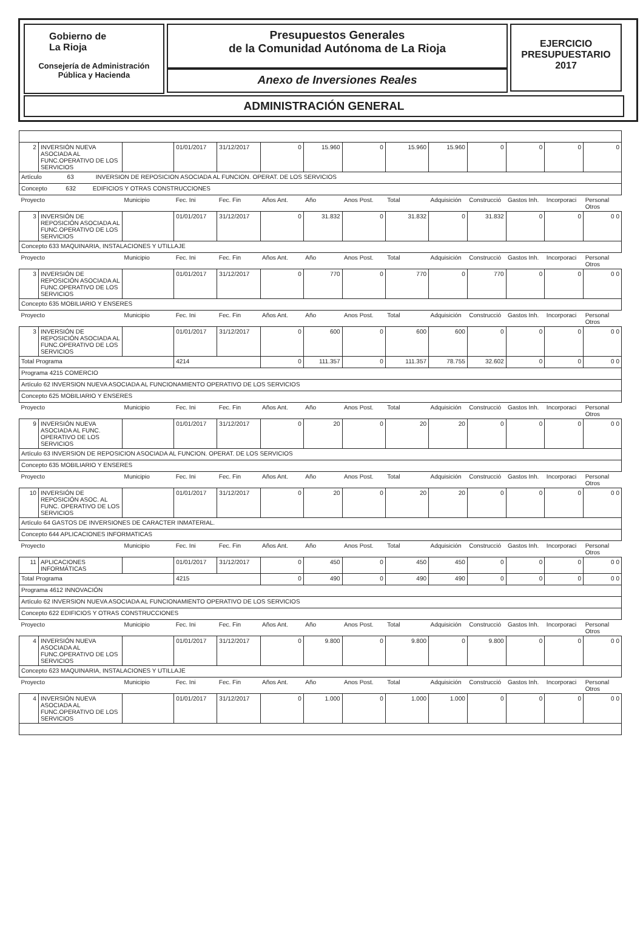Gobierno de
La Rioja
Consejería de Administración
Pública y Hacienda
Presupuestos Generales
de la Comunidad Autónoma de La Rioja
Anexo de Inversiones Reales
EJERCICIO
PRESUPUESTARIO
2017
ADMINISTRACIÓN GENERAL
| 2 | INVERSIÓN NUEVA ASOCIADA AL FUNC.OPERATIVO DE LOS SERVICIOS | | 01/01/2017 | 31/12/2017 | 0 | 15.960 | 0 | 15.960 | 15.960 | 0 | 0 | 0 | 0 |
| Artículo 63 INVERSION DE REPOSICION ASOCIADA AL FUNCION. OPERAT. DE LOS SERVICIOS | | | | | | | | | | | | | |
| Concepto 632 EDIFICIOS Y OTRAS CONSTRUCCIONES | | | | | | | | | | | | | |
| Proyecto | | Municipio | Fec. Ini | Fec. Fin | Años Ant. | Año | Anos Post. | Total | Adquisición | Construcció | Gastos Inh. | Incorporaci | Personal Otros |
| 3 | INVERSIÓN DE REPOSICIÓN ASOCIADA AL FUNC.OPERATIVO DE LOS SERVICIOS | | 01/01/2017 | 31/12/2017 | 0 | 31.832 | 0 | 31.832 | 0 | 31.832 | 0 | 0 | 0 0 |
| Concepto 633 MAQUINARIA, INSTALACIONES Y UTILLAJE | | | | | | | | | | | | | |
| Proyecto | | Municipio | Fec. Ini | Fec. Fin | Años Ant. | Año | Anos Post. | Total | Adquisición | Construcció | Gastos Inh. | Incorporaci | Personal Otros |
| 3 | INVERSIÓN DE REPOSICIÓN ASOCIADA AL FUNC.OPERATIVO DE LOS SERVICIOS | | 01/01/2017 | 31/12/2017 | 0 | 770 | 0 | 770 | 0 | 770 | 0 | 0 | 0 0 |
| Concepto 635 MOBILIARIO Y ENSERES | | | | | | | | | | | | | |
| Proyecto | | Municipio | Fec. Ini | Fec. Fin | Años Ant. | Año | Anos Post. | Total | Adquisición | Construcció | Gastos Inh. | Incorporaci | Personal Otros |
| 3 | INVERSIÓN DE REPOSICIÓN ASOCIADA AL FUNC.OPERATIVO DE LOS SERVICIOS | | 01/01/2017 | 31/12/2017 | 0 | 600 | 0 | 600 | 600 | 0 | 0 | 0 | 0 0 |
| Total Programa | | | 4214 | | 0 | 111.357 | 0 | 111.357 | 78.755 | 32.602 | 0 | 0 | 0 0 |
| Programa 4215 COMERCIO | | | | | | | | | | | | | |
| Artículo 62 INVERSION NUEVA ASOCIADA AL FUNCIONAMIENTO OPERATIVO DE LOS SERVICIOS | | | | | | | | | | | | | |
| Concepto 625 MOBILIARIO Y ENSERES | | | | | | | | | | | | | |
| Proyecto | | Municipio | Fec. Ini | Fec. Fin | Años Ant. | Año | Anos Post. | Total | Adquisición | Construcció | Gastos Inh. | Incorporaci | Personal Otros |
| 9 | INVERSIÓN NUEVA ASOCIADA AL FUNC. OPERATIVO DE LOS SERVICIOS | | 01/01/2017 | 31/12/2017 | 0 | 20 | 0 | 20 | 20 | 0 | 0 | 0 | 0 0 |
| Artículo 63 INVERSION DE REPOSICION ASOCIADA AL FUNCION. OPERAT. DE LOS SERVICIOS | | | | | | | | | | | | | |
| Concepto 635 MOBILIARIO Y ENSERES | | | | | | | | | | | | | |
| Proyecto | | Municipio | Fec. Ini | Fec. Fin | Años Ant. | Año | Anos Post. | Total | Adquisición | Construcció | Gastos Inh. | Incorporaci | Personal Otros |
| 10 | INVERSIÓN DE REPOSICIÓN ASOC. AL FUNC. OPERATIVO DE LOS SERVICIOS | | 01/01/2017 | 31/12/2017 | 0 | 20 | 0 | 20 | 20 | 0 | 0 | 0 | 0 0 |
| Artículo 64 GASTOS DE INVERSIONES DE CARACTER INMATERIAL. | | | | | | | | | | | | | |
| Concepto 644 APLICACIONES INFORMATICAS | | | | | | | | | | | | | |
| Proyecto | | Municipio | Fec. Ini | Fec. Fin | Años Ant. | Año | Anos Post. | Total | Adquisición | Construcció | Gastos Inh. | Incorporaci | Personal Otros |
| 11 | APLICACIONES INFORMÁTICAS | | 01/01/2017 | 31/12/2017 | 0 | 450 | 0 | 450 | 450 | 0 | 0 | 0 | 0 0 |
| Total Programa | | | 4215 | | 0 | 490 | 0 | 490 | 490 | 0 | 0 | 0 | 0 0 |
| Programa 4612 INNOVACIÓN | | | | | | | | | | | | | |
| Artículo 62 INVERSION NUEVA ASOCIADA AL FUNCIONAMIENTO OPERATIVO DE LOS SERVICIOS | | | | | | | | | | | | | |
| Concepto 622 EDIFICIOS Y OTRAS CONSTRUCCIONES | | | | | | | | | | | | | |
| Proyecto | | Municipio | Fec. Ini | Fec. Fin | Años Ant. | Año | Anos Post. | Total | Adquisición | Construcció | Gastos Inh. | Incorporaci | Personal Otros |
| 4 | INVERSIÓN NUEVA ASOCIADA AL FUNC.OPERATIVO DE LOS SERVICIOS | | 01/01/2017 | 31/12/2017 | 0 | 9.800 | 0 | 9.800 | 0 | 9.800 | 0 | 0 | 0 0 |
| Concepto 623 MAQUINARIA, INSTALACIONES Y UTILLAJE | | | | | | | | | | | | | |
| Proyecto | | Municipio | Fec. Ini | Fec. Fin | Años Ant. | Año | Anos Post. | Total | Adquisición | Construcció | Gastos Inh. | Incorporaci | Personal Otros |
| 4 | INVERSIÓN NUEVA ASOCIADA AL FUNC.OPERATIVO DE LOS SERVICIOS | | 01/01/2017 | 31/12/2017 | 0 | 1.000 | 0 | 1.000 | 1.000 | 0 | 0 | 0 | 0 0 |